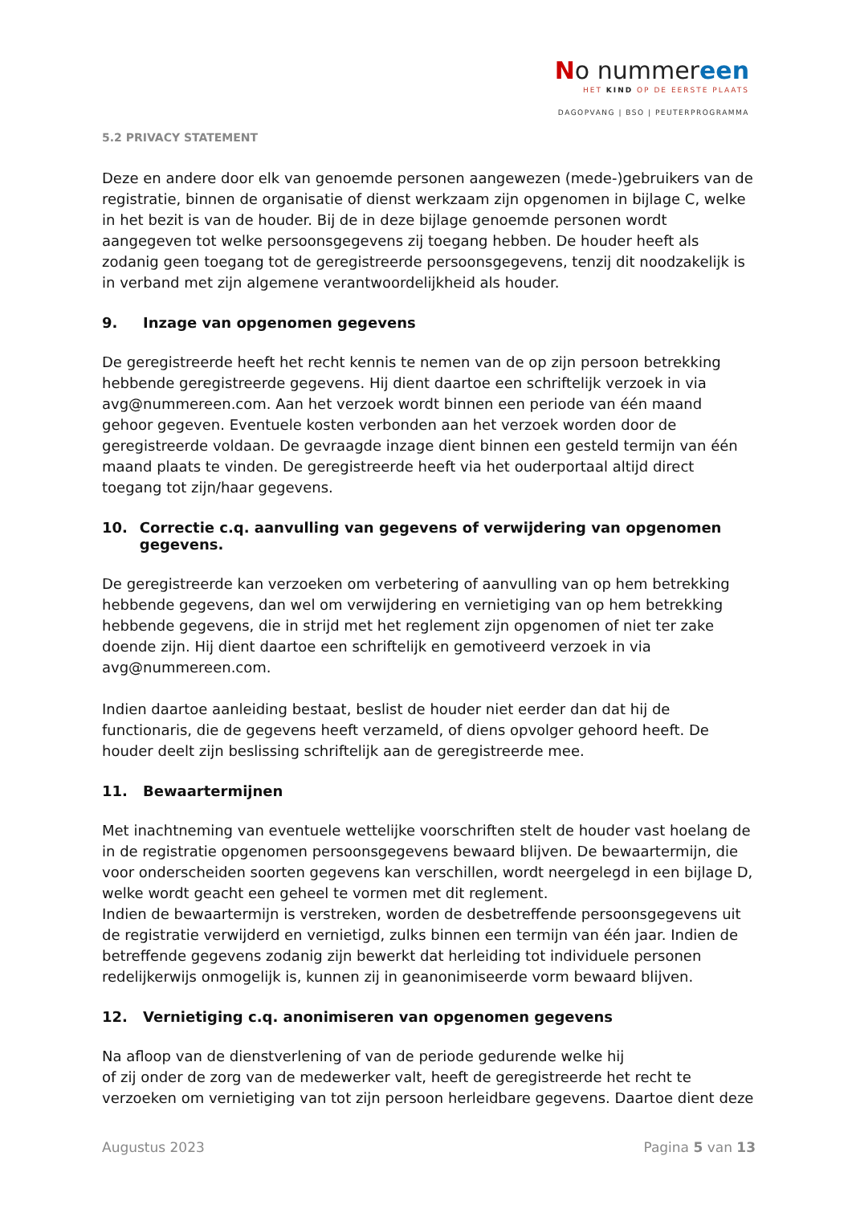No nummereen
HET KIND OP DE EERSTE PLAATS
DAGOPVANG | BSO | PEUTERPROGRAMMA
5.2 PRIVACY STATEMENT
Deze en andere door elk van genoemde personen aangewezen (mede-)gebruikers van de registratie, binnen de organisatie of dienst werkzaam zijn opgenomen in bijlage C, welke in het bezit is van de houder. Bij de in deze bijlage genoemde personen wordt aangegeven tot welke persoonsgegevens zij toegang hebben. De houder heeft als zodanig geen toegang tot de geregistreerde persoonsgegevens, tenzij dit noodzakelijk is in verband met zijn algemene verantwoordelijkheid als houder.
9. Inzage van opgenomen gegevens
De geregistreerde heeft het recht kennis te nemen van de op zijn persoon betrekking hebbende geregistreerde gegevens. Hij dient daartoe een schriftelijk verzoek in via avg@nummereen.com. Aan het verzoek wordt binnen een periode van één maand gehoor gegeven. Eventuele kosten verbonden aan het verzoek worden door de geregistreerde voldaan. De gevraagde inzage dient binnen een gesteld termijn van één maand plaats te vinden. De geregistreerde heeft via het ouderportaal altijd direct toegang tot zijn/haar gegevens.
10. Correctie c.q. aanvulling van gegevens of verwijdering van opgenomen gegevens.
De geregistreerde kan verzoeken om verbetering of aanvulling van op hem betrekking hebbende gegevens, dan wel om verwijdering en vernietiging van op hem betrekking hebbende gegevens, die in strijd met het reglement zijn opgenomen of niet ter zake doende zijn. Hij dient daartoe een schriftelijk en gemotiveerd verzoek in via avg@nummereen.com.
Indien daartoe aanleiding bestaat, beslist de houder niet eerder dan dat hij de functionaris, die de gegevens heeft verzameld, of diens opvolger gehoord heeft. De houder deelt zijn beslissing schriftelijk aan de geregistreerde mee.
11. Bewaartermijnen
Met inachtneming van eventuele wettelijke voorschriften stelt de houder vast hoelang de in de registratie opgenomen persoonsgegevens bewaard blijven. De bewaartermijn, die voor onderscheiden soorten gegevens kan verschillen, wordt neergelegd in een bijlage D, welke wordt geacht een geheel te vormen met dit reglement.
Indien de bewaartermijn is verstreken, worden de desbetreffende persoonsgegevens uit de registratie verwijderd en vernietigd, zulks binnen een termijn van één jaar. Indien de betreffende gegevens zodanig zijn bewerkt dat herleiding tot individuele personen redelijkerwijs onmogelijk is, kunnen zij in geanonimiseerde vorm bewaard blijven.
12. Vernietiging c.q. anonimiseren van opgenomen gegevens
Na afloop van de dienstverlening of van de periode gedurende welke hij
of zij onder de zorg van de medewerker valt, heeft de geregistreerde het recht te verzoeken om vernietiging van tot zijn persoon herleidbare gegevens. Daartoe dient deze
Augustus 2023 Pagina 5 van 13